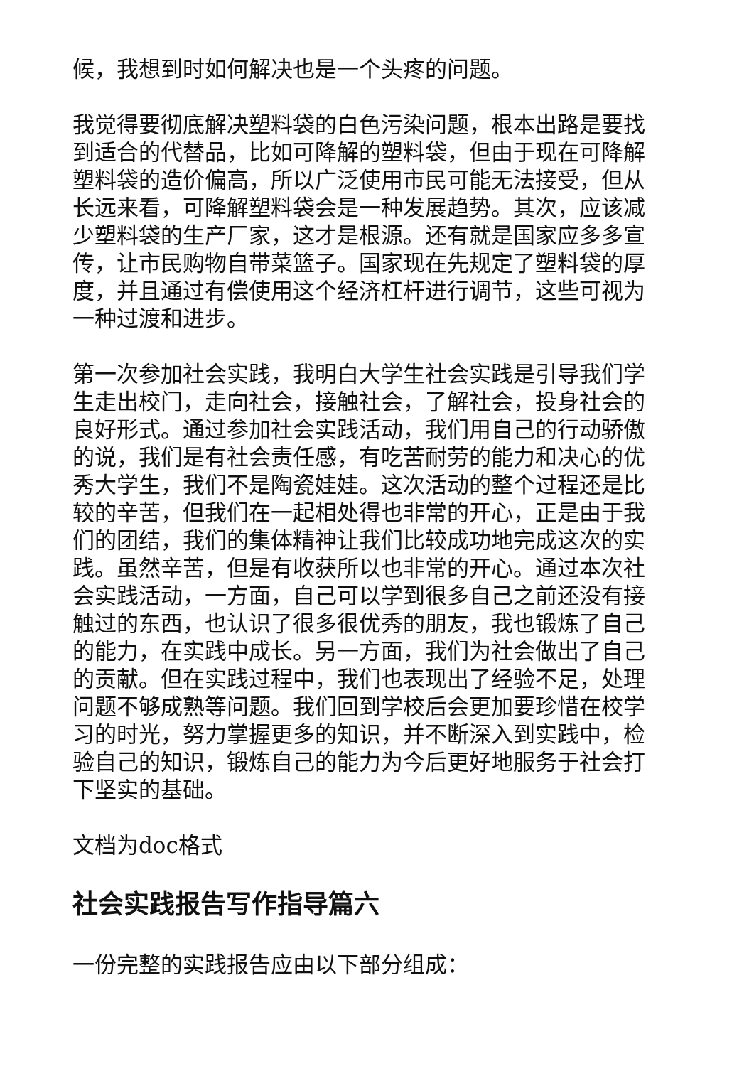候，我想到时如何解决也是一个头疼的问题。
我觉得要彻底解决塑料袋的白色污染问题，根本出路是要找到适合的代替品，比如可降解的塑料袋，但由于现在可降解塑料袋的造价偏高，所以广泛使用市民可能无法接受，但从长远来看，可降解塑料袋会是一种发展趋势。其次，应该减少塑料袋的生产厂家，这才是根源。还有就是国家应多多宣传，让市民购物自带菜篮子。国家现在先规定了塑料袋的厚度，并且通过有偿使用这个经济杠杆进行调节，这些可视为一种过渡和进步。
第一次参加社会实践，我明白大学生社会实践是引导我们学生走出校门，走向社会，接触社会，了解社会，投身社会的良好形式。通过参加社会实践活动，我们用自己的行动骄傲的说，我们是有社会责任感，有吃苦耐劳的能力和决心的优秀大学生，我们不是陶瓷娃娃。这次活动的整个过程还是比较的辛苦，但我们在一起相处得也非常的开心，正是由于我们的团结，我们的集体精神让我们比较成功地完成这次的实践。虽然辛苦，但是有收获所以也非常的开心。通过本次社会实践活动，一方面，自己可以学到很多自己之前还没有接触过的东西，也认识了很多很优秀的朋友，我也锻炼了自己的能力，在实践中成长。另一方面，我们为社会做出了自己的贡献。但在实践过程中，我们也表现出了经验不足，处理问题不够成熟等问题。我们回到学校后会更加要珍惜在校学习的时光，努力掌握更多的知识，并不断深入到实践中，检验自己的知识，锻炼自己的能力为今后更好地服务于社会打下坚实的基础。
文档为doc格式
社会实践报告写作指导篇六
一份完整的实践报告应由以下部分组成：